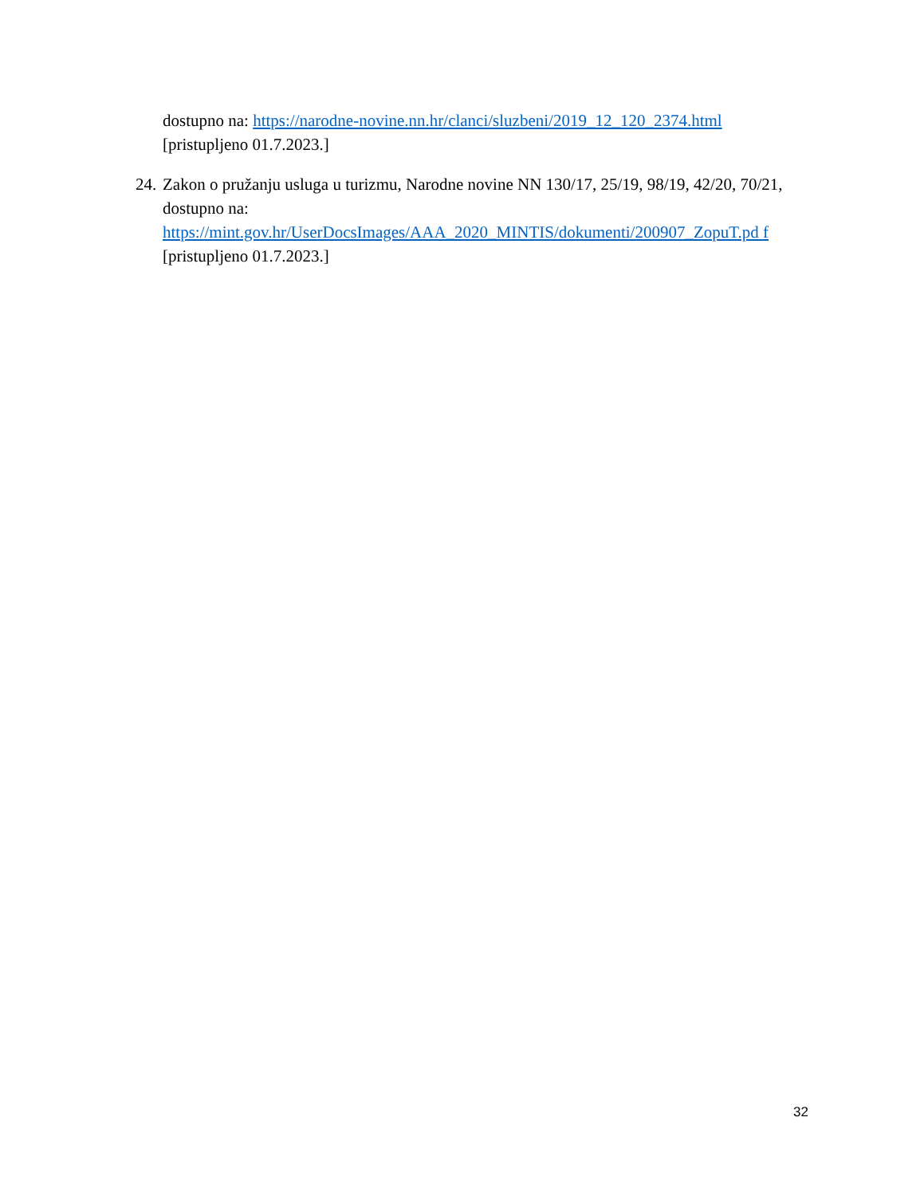dostupno na: https://narodne-novine.nn.hr/clanci/sluzbeni/2019_12_120_2374.html
[pristupljeno 01.7.2023.]
24.
Zakon o pružanju usluga u turizmu, Narodne novine NN 130/17, 25/19, 98/19, 42/20, 70/21, dostupno na: https://mint.gov.hr/UserDocsImages/AAA_2020_MINTIS/dokumenti/200907_ZopuT.pd f [pristupljeno 01.7.2023.]
32